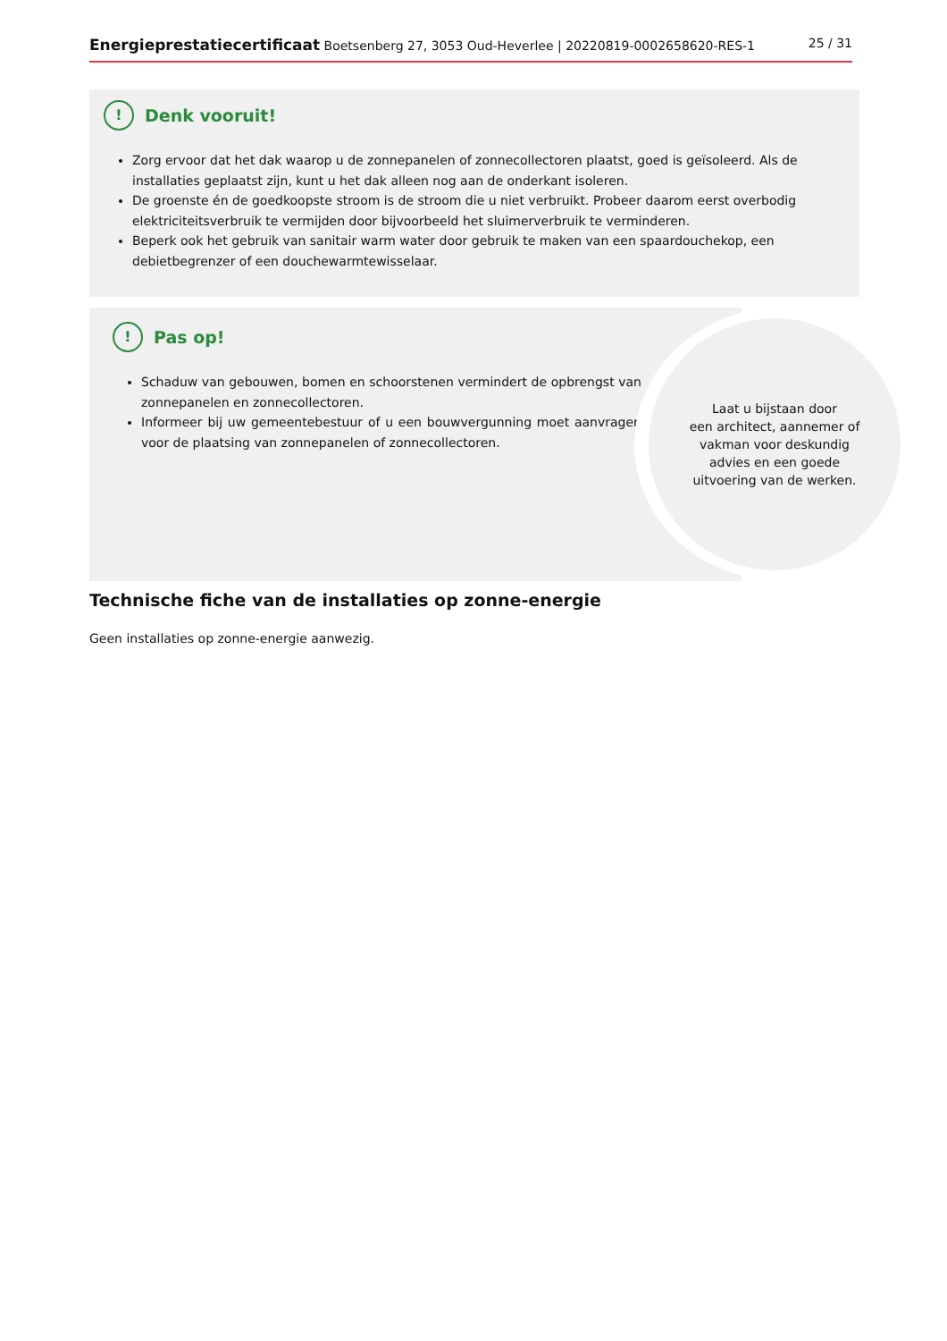Energieprestatiecertificaat Boetsenberg 27, 3053 Oud-Heverlee | 20220819-0002658620-RES-1 25 / 31
! Denk vooruit!
Zorg ervoor dat het dak waarop u de zonnepanelen of zonnecollectoren plaatst, goed is geïsoleerd. Als de installaties geplaatst zijn, kunt u het dak alleen nog aan de onderkant isoleren.
De groenste én de goedkoopste stroom is de stroom die u niet verbruikt. Probeer daarom eerst overbodig elektriciteitsverbruik te vermijden door bijvoorbeeld het sluimerverbruik te verminderen.
Beperk ook het gebruik van sanitair warm water door gebruik te maken van een spaardouchekop, een debietbegrenzer of een douchewarmtewisselaar.
! Pas op!
Schaduw van gebouwen, bomen en schoorstenen vermindert de opbrengst van zonnepanelen en zonnecollectoren.
Informeer bij uw gemeentebestuur of u een bouwvergunning moet aanvragen voor de plaatsing van zonnepanelen of zonnecollectoren.
Laat u bijstaan door
een architect, aannemer of
vakman voor deskundig
advies en een goede
uitvoering van de werken.
Technische fiche van de installaties op zonne-energie
Geen installaties op zonne-energie aanwezig.